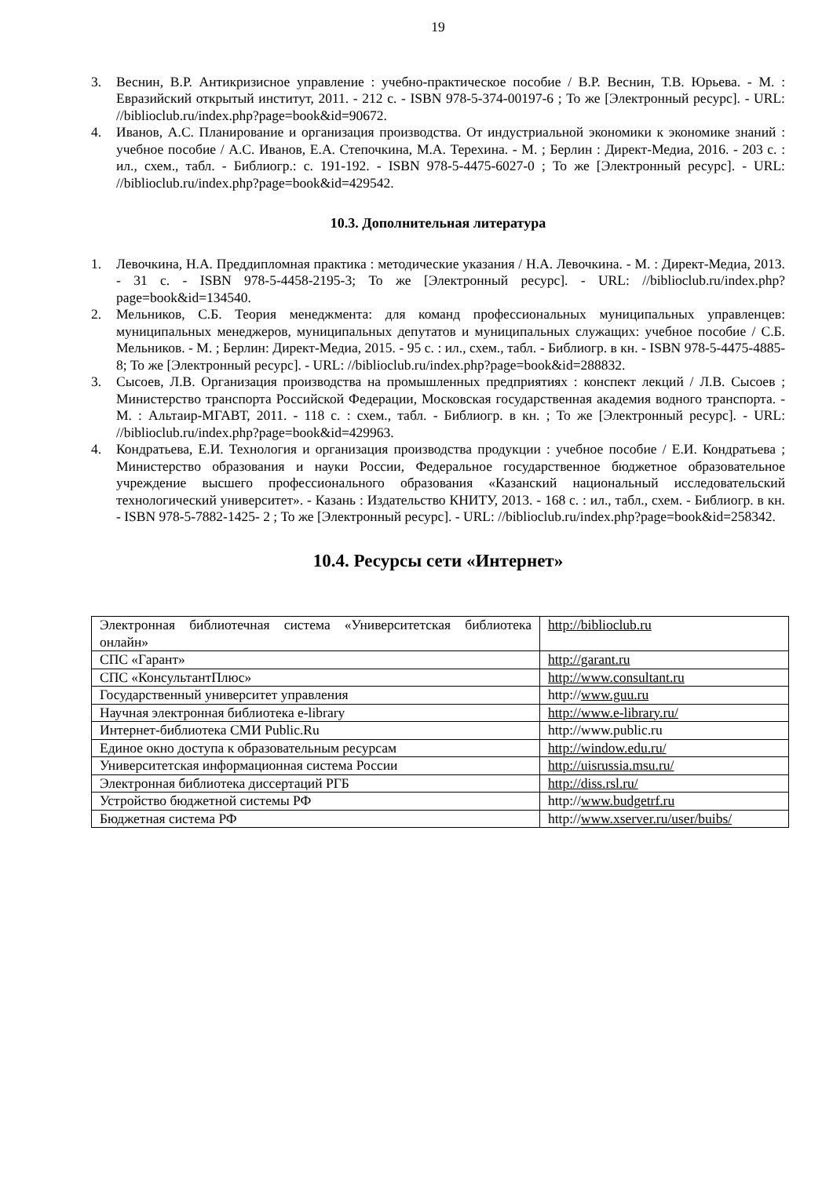19
3. Веснин, В.Р. Антикризисное управление : учебно-практическое пособие / В.Р. Веснин, Т.В. Юрьева. - М. : Евразийский открытый институт, 2011. - 212 с. - ISBN 978-5-374-00197-6 ; То же [Электронный ресурс]. - URL: //biblioclub.ru/index.php?page=book&id=90672.
4. Иванов, А.С. Планирование и организация производства. От индустриальной экономики к экономике знаний : учебное пособие / А.С. Иванов, Е.А. Степочкина, М.А. Терехина. - М. ; Берлин : Директ-Медиа, 2016. - 203 с. : ил., схем., табл. - Библиогр.: с. 191-192. - ISBN 978-5-4475-6027-0 ; То же [Электронный ресурс]. - URL: //biblioclub.ru/index.php?page=book&id=429542.
10.3. Дополнительная литература
1. Левочкина, Н.А. Преддипломная практика : методические указания / Н.А. Левочкина. - М. : Директ-Медиа, 2013. - 31 с. - ISBN 978-5-4458-2195-3; То же [Электронный ресурс]. - URL: //biblioclub.ru/index.php?page=book&id=134540.
2. Мельников, С.Б. Теория менеджмента: для команд профессиональных муниципальных управленцев: муниципальных менеджеров, муниципальных депутатов и муниципальных служащих: учебное пособие / С.Б. Мельников. - М. ; Берлин: Директ-Медиа, 2015. - 95 с. : ил., схем., табл. - Библиогр. в кн. - ISBN 978-5-4475-4885-8; То же [Электронный ресурс]. - URL: //biblioclub.ru/index.php?page=book&id=288832.
3. Сысоев, Л.В. Организация производства на промышленных предприятиях : конспект лекций / Л.В. Сысоев ; Министерство транспорта Российской Федерации, Московская государственная академия водного транспорта. - М. : Альтаир-МГАВТ, 2011. - 118 с. : схем., табл. - Библиогр. в кн. ; То же [Электронный ресурс]. - URL: //biblioclub.ru/index.php?page=book&id=429963.
4. Кондратьева, Е.И. Технология и организация производства продукции : учебное пособие / Е.И. Кондратьева ; Министерство образования и науки России, Федеральное государственное бюджетное образовательное учреждение высшего профессионального образования «Казанский национальный исследовательский технологический университет». - Казань : Издательство КНИТУ, 2013. - 168 с. : ил., табл., схем. - Библиогр. в кн. - ISBN 978-5-7882-1425- 2 ; То же [Электронный ресурс]. - URL: //biblioclub.ru/index.php?page=book&id=258342.
10.4. Ресурсы сети «Интернет»
| Электронная библиотечная система «Университетская библиотека онлайн» | http://biblioclub.ru |
| СПС «Гарант» | http://garant.ru |
| СПС «КонсультантПлюс» | http://www.consultant.ru |
| Государственный университет управления | http:// www.guu.ru |
| Научная электронная библиотека e-library | http://www.e-library.ru/ |
| Интернет-библиотека СМИ Public.Ru | http://www.public.ru |
| Единое окно доступа к образовательным ресурсам | http://window.edu.ru/ |
| Университетская информационная система России | http://uisrussia.msu.ru/ |
| Электронная библиотека диссертаций РГБ | http://diss.rsl.ru/ |
| Устройство бюджетной системы РФ | http:// www.budgetrf.ru |
| Бюджетная система РФ | http:// www.xserver.ru/user/buibs/ |